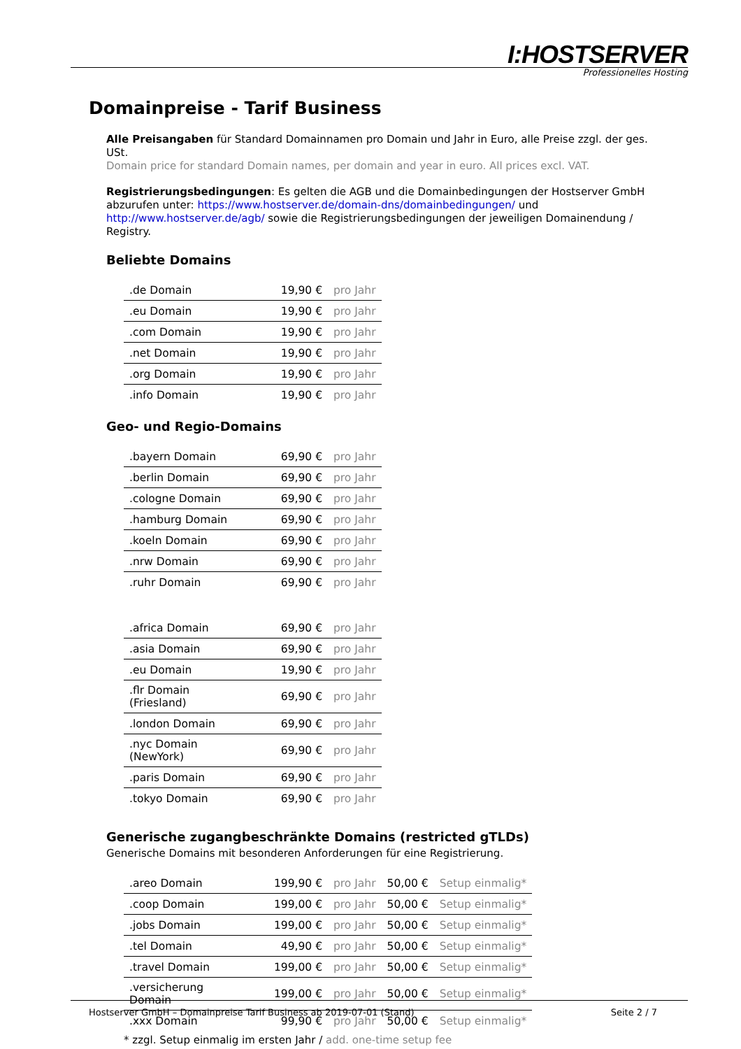I:HOSTSERVER
Professionelles Hosting
Domainpreise - Tarif Business
Alle Preisangaben für Standard Domainnamen pro Domain und Jahr in Euro, alle Preise zzgl. der ges. USt.
Domain price for standard Domain names, per domain and year in euro. All prices excl. VAT.
Registrierungsbedingungen: Es gelten die AGB und die Domainbedingungen der Hostserver GmbH abzurufen unter: https://www.hostserver.de/domain-dns/domainbedingungen/ und http://www.hostserver.de/agb/ sowie die Registrierungsbedingungen der jeweiligen Domainendung / Registry.
Beliebte Domains
| .de Domain | 19,90 € | pro Jahr |
| .eu Domain | 19,90 € | pro Jahr |
| .com Domain | 19,90 € | pro Jahr |
| .net Domain | 19,90 € | pro Jahr |
| .org Domain | 19,90 € | pro Jahr |
| .info Domain | 19,90 € | pro Jahr |
Geo- und Regio-Domains
| .bayern Domain | 69,90 € | pro Jahr |
| .berlin Domain | 69,90 € | pro Jahr |
| .cologne Domain | 69,90 € | pro Jahr |
| .hamburg Domain | 69,90 € | pro Jahr |
| .koeln Domain | 69,90 € | pro Jahr |
| .nrw Domain | 69,90 € | pro Jahr |
| .ruhr Domain | 69,90 € | pro Jahr |
| .africa Domain | 69,90 € | pro Jahr |
| .asia Domain | 69,90 € | pro Jahr |
| .eu Domain | 19,90 € | pro Jahr |
| .flr Domain (Friesland) | 69,90 € | pro Jahr |
| .london Domain | 69,90 € | pro Jahr |
| .nyc Domain (NewYork) | 69,90 € | pro Jahr |
| .paris Domain | 69,90 € | pro Jahr |
| .tokyo Domain | 69,90 € | pro Jahr |
Generische zugangbeschränkte Domains (restricted gTLDs)
Generische Domains mit besonderen Anforderungen für eine Registrierung.
| .areo Domain | 199,90 € | pro Jahr | 50,00 € | Setup einmalig* |
| .coop Domain | 199,00 € | pro Jahr | 50,00 € | Setup einmalig* |
| .jobs Domain | 199,00 € | pro Jahr | 50,00 € | Setup einmalig* |
| .tel Domain | 49,90 € | pro Jahr | 50,00 € | Setup einmalig* |
| .travel Domain | 199,00 € | pro Jahr | 50,00 € | Setup einmalig* |
| .versicherung Domain | 199,00 € | pro Jahr | 50,00 € | Setup einmalig* |
| .xxx Domain | 99,90 € | pro Jahr | 50,00 € | Setup einmalig* |
* zzgl. Setup einmalig im ersten Jahr / add. one-time setup fee
Hostserver GmbH – Domainpreise Tarif Business ab 2019-07-01 (Stand) Seite 2 / 7